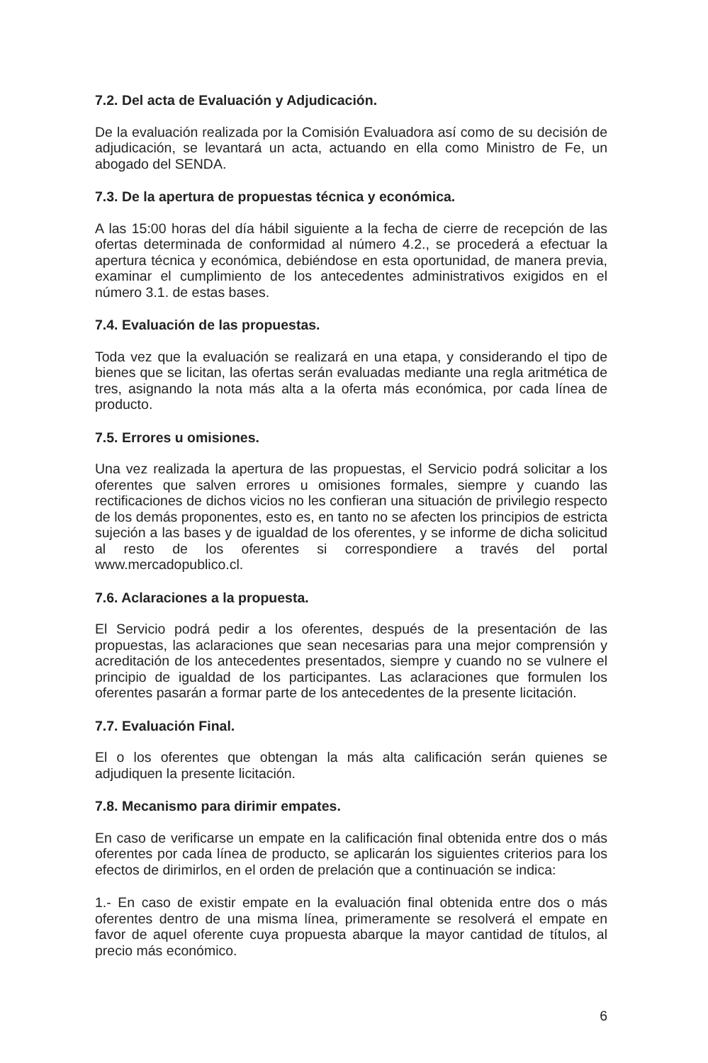7.2. Del acta de Evaluación y Adjudicación.
De la evaluación realizada por la Comisión Evaluadora así como de su decisión de adjudicación, se levantará un acta, actuando en ella como Ministro de Fe, un abogado del SENDA.
7.3. De la apertura de propuestas técnica y económica.
A las 15:00 horas del día hábil siguiente a la fecha de cierre de recepción de las ofertas determinada de conformidad al número 4.2., se procederá a efectuar la apertura técnica y económica, debiéndose en esta oportunidad, de manera previa, examinar el cumplimiento de los antecedentes administrativos exigidos en el número 3.1. de estas bases.
7.4. Evaluación de las propuestas.
Toda vez que la evaluación se realizará en una etapa, y considerando el tipo de bienes que se licitan, las ofertas serán evaluadas mediante una regla aritmética de tres, asignando la nota más alta a la oferta más económica, por cada línea de producto.
7.5. Errores u omisiones.
Una vez realizada la apertura de las propuestas, el Servicio podrá solicitar a los oferentes que salven errores u omisiones formales, siempre y cuando las rectificaciones de dichos vicios no les confieran una situación de privilegio respecto de los demás proponentes, esto es, en tanto no se afecten los principios de estricta sujeción a las bases y de igualdad de los oferentes, y se informe de dicha solicitud al resto de los oferentes si correspondiere a través del portal www.mercadopublico.cl.
7.6. Aclaraciones a la propuesta.
El Servicio podrá pedir a los oferentes, después de la presentación de las propuestas, las aclaraciones que sean necesarias para una mejor comprensión y acreditación de los antecedentes presentados, siempre y cuando no se vulnere el principio de igualdad de los participantes. Las aclaraciones que formulen los oferentes pasarán a formar parte de los antecedentes de la presente licitación.
7.7. Evaluación Final.
El o los oferentes que obtengan la más alta calificación serán quienes se adjudiquen la presente licitación.
7.8. Mecanismo para dirimir empates.
En caso de verificarse un empate en la calificación final obtenida entre dos o más oferentes por cada línea de producto, se aplicarán los siguientes criterios para los efectos de dirimirlos, en el orden de prelación que a continuación se indica:
1.- En caso de existir empate en la evaluación final obtenida entre dos o más oferentes dentro de una misma línea, primeramente se resolverá el empate en favor de aquel oferente cuya propuesta abarque la mayor cantidad de títulos, al precio más económico.
6